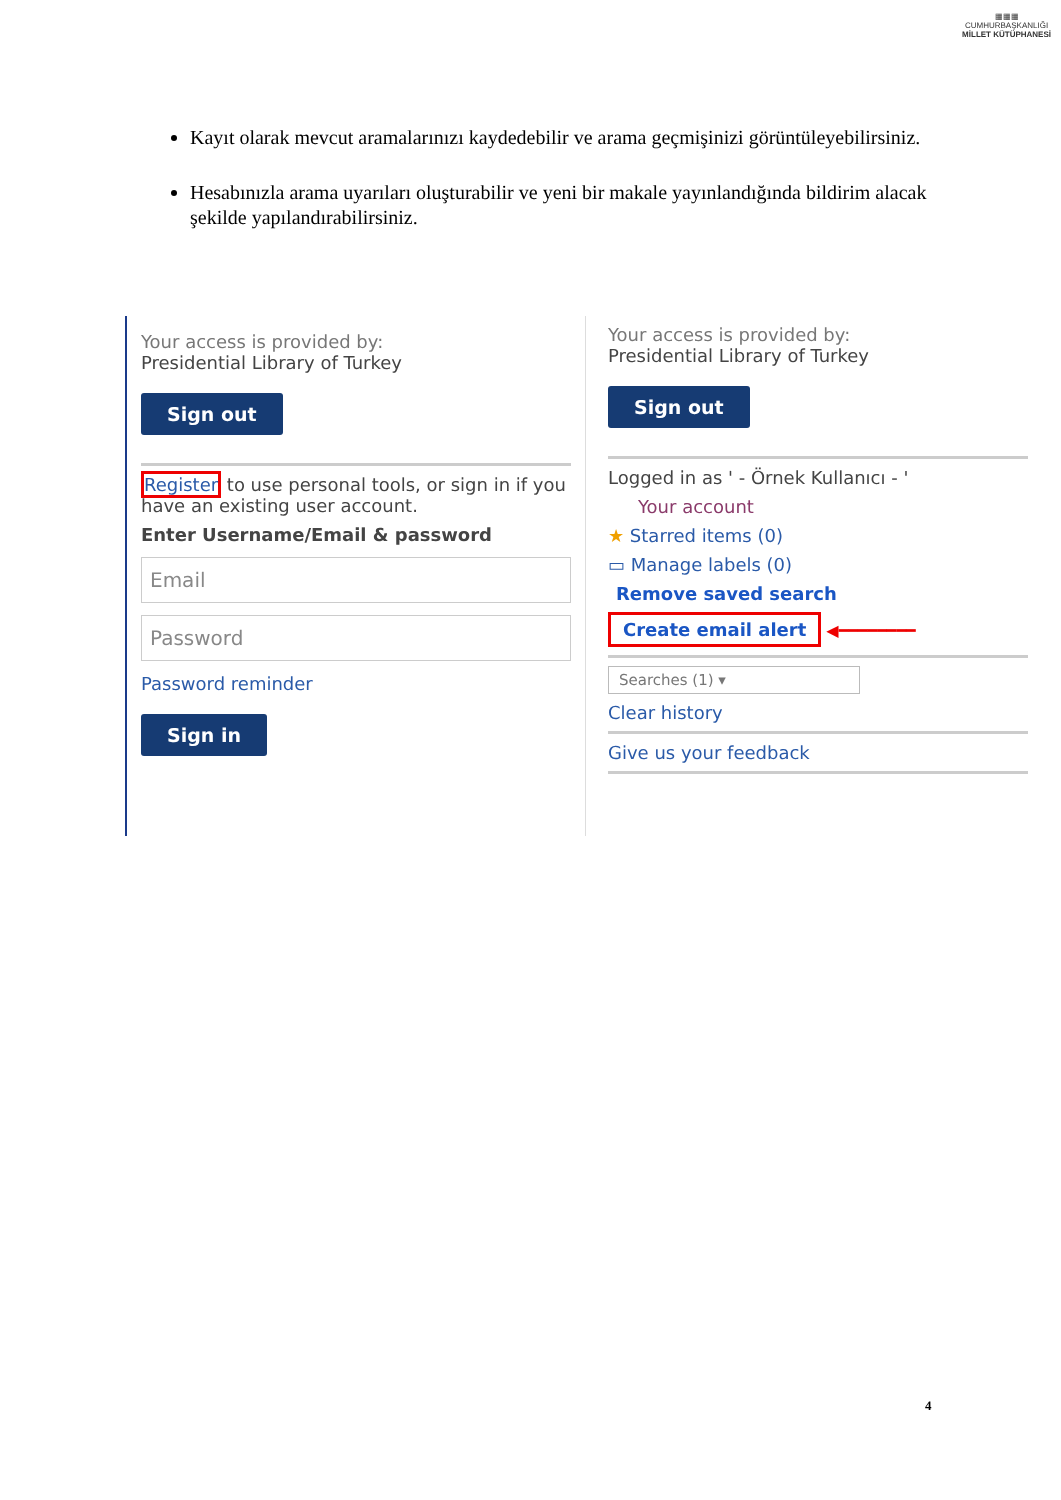▦▦▦
CUMHURBAŞKANLIĞI
MİLLET KÜTÜPHANESİ
Kayıt olarak mevcut aramalarınızı kaydedebilir ve arama geçmişinizi görüntüleyebilirsiniz.
Hesabınızla arama uyarıları oluşturabilir ve yeni bir makale yayınlandığında bildirim alacak şekilde yapılandırabilirsiniz.
Your access is provided by:
Presidential Library of Turkey
Sign out
Register to use personal tools, or sign in if you have an existing user account.
Enter Username/Email & password
Email
Password
Password reminder
Sign in
Your access is provided by:
Presidential Library of Turkey
Sign out
Logged in as ' - Örnek Kullanıcı - '
Your account
★ Starred items (0)
▭ Manage labels (0)
Remove saved search
Create email alert
◀━━━━━━━━
Searches (1) ▾
Clear history
Give us your feedback
4